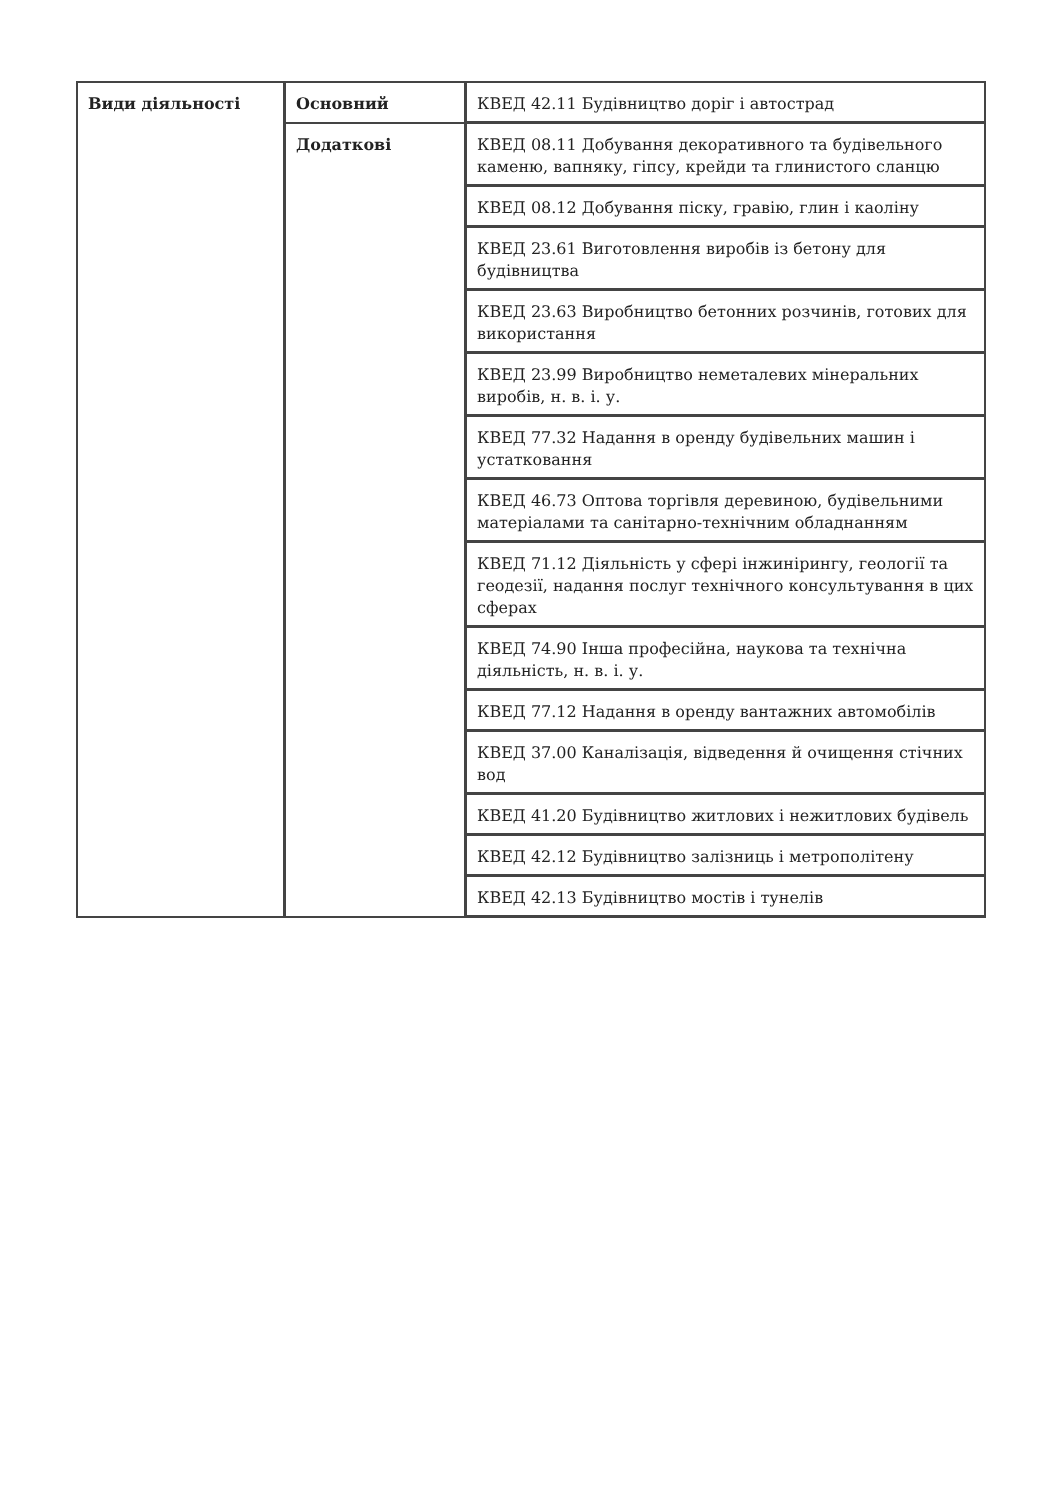| Види діяльності | Основний | КВЕД 42.11 Будівництво доріг і автострад |
| | Додаткові | КВЕД 08.11 Добування декоративного та будівельного каменю, вапняку, гіпсу, крейди та глинистого сланцю |
| | | КВЕД 08.12 Добування піску, гравію, глин і каоліну |
| | | КВЕД 23.61 Виготовлення виробів із бетону для будівництва |
| | | КВЕД 23.63 Виробництво бетонних розчинів, готових для використання |
| | | КВЕД 23.99 Виробництво неметалевих мінеральних виробів, н. в. і. у. |
| | | КВЕД 77.32 Надання в оренду будівельних машин і устатковання |
| | | КВЕД 46.73 Оптова торгівля деревиною, будівельними матеріалами та санітарно-технічним обладнанням |
| | | КВЕД 71.12 Діяльність у сфері інжинірингу, геології та геодезії, надання послуг технічного консультування в цих сферах |
| | | КВЕД 74.90 Інша професійна, наукова та технічна діяльність, н. в. і. у. |
| | | КВЕД 77.12 Надання в оренду вантажних автомобілів |
| | | КВЕД 37.00 Каналізація, відведення й очищення стічних вод |
| | | КВЕД 41.20 Будівництво житлових і нежитлових будівель |
| | | КВЕД 42.12 Будівництво залізниць і метрополітену |
| | | КВЕД 42.13 Будівництво мостів і тунелів |